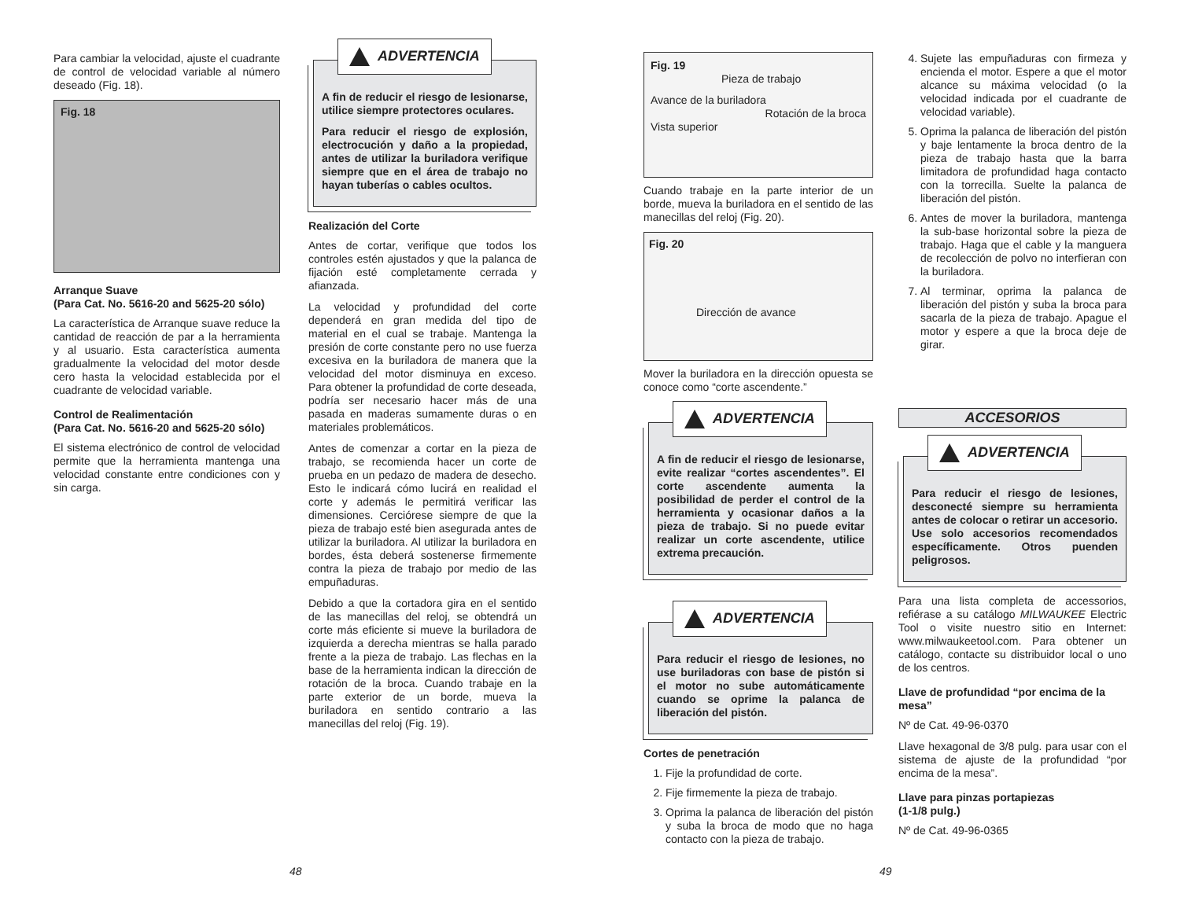Para cambiar la velocidad, ajuste el cuadrante de control de velocidad variable al número deseado (Fig. 18).
Fig. 18
Arranque Suave
(Para Cat. No. 5616-20 and 5625-20 sólo)
La característica de Arranque suave reduce la cantidad de reacción de par a la herramienta y al usuario. Esta característica aumenta gradualmente la velocidad del motor desde cero hasta la velocidad establecida por el cuadrante de velocidad variable.
Control de Realimentación
(Para Cat. No. 5616-20 and 5625-20 sólo)
El sistema electrónico de control de velocidad permite que la herramienta mantenga una velocidad constante entre condiciones con y sin carga.
ADVERTENCIA
A fin de reducir el riesgo de lesionarse, utilice siempre protectores oculares.
Para reducir el riesgo de explosión, electrocución y daño a la propiedad, antes de utilizar la buriladora verifique siempre que en el área de trabajo no hayan tuberías o cables ocultos.
Realización del Corte
Antes de cortar, verifique que todos los controles estén ajustados y que la palanca de fijación esté completamente cerrada y afianzada.
La velocidad y profundidad del corte dependerá en gran medida del tipo de material en el cual se trabaje. Mantenga la presión de corte constante pero no use fuerza excesiva en la buriladora de manera que la velocidad del motor disminuya en exceso. Para obtener la profundidad de corte deseada, podría ser necesario hacer más de una pasada en maderas sumamente duras o en materiales problemáticos.
Antes de comenzar a cortar en la pieza de trabajo, se recomienda hacer un corte de prueba en un pedazo de madera de desecho. Esto le indicará cómo lucirá en realidad el corte y además le permitirá verificar las dimensiones. Cerciórese siempre de que la pieza de trabajo esté bien asegurada antes de utilizar la buriladora. Al utilizar la buriladora en bordes, ésta deberá sostenerse firmemente contra la pieza de trabajo por medio de las empuñaduras.
Debido a que la cortadora gira en el sentido de las manecillas del reloj, se obtendrá un corte más eficiente si mueve la buriladora de izquierda a derecha mientras se halla parado frente a la pieza de trabajo. Las flechas en la base de la herramienta indican la dirección de rotación de la broca. Cuando trabaje en la parte exterior de un borde, mueva la buriladora en sentido contrario a las manecillas del reloj (Fig. 19).
48
Fig. 19
Pieza de trabajo
Avance de la buriladora
Rotación de la broca
Vista superior
Cuando trabaje en la parte interior de un borde, mueva la buriladora en el sentido de las manecillas del reloj (Fig. 20).
Fig. 20
Dirección de avance
Mover la buriladora en la dirección opuesta se conoce como “corte ascendente.”
ADVERTENCIA
A fin de reducir el riesgo de lesionarse, evite realizar “cortes ascendentes”. El corte ascendente aumenta la posibilidad de perder el control de la herramienta y ocasionar daños a la pieza de trabajo. Si no puede evitar realizar un corte ascendente, utilice extrema precaución.
ADVERTENCIA
Para reducir el riesgo de lesiones, no use buriladoras con base de pistón si el motor no sube automáticamente cuando se oprime la palanca de liberación del pistón.
Cortes de penetración
1. Fije la profundidad de corte.
2. Fije firmemente la pieza de trabajo.
3. Oprima la palanca de liberación del pistón y suba la broca de modo que no haga contacto con la pieza de trabajo.
4. Sujete las empuñaduras con firmeza y encienda el motor. Espere a que el motor alcance su máxima velocidad (o la velocidad indicada por el cuadrante de velocidad variable).
5. Oprima la palanca de liberación del pistón y baje lentamente la broca dentro de la pieza de trabajo hasta que la barra limitadora de profundidad haga contacto con la torrecilla. Suelte la palanca de liberación del pistón.
6. Antes de mover la buriladora, mantenga la sub-base horizontal sobre la pieza de trabajo. Haga que el cable y la manguera de recolección de polvo no interfieran con la buriladora.
7. Al terminar, oprima la palanca de liberación del pistón y suba la broca para sacarla de la pieza de trabajo. Apague el motor y espere a que la broca deje de girar.
ACCESORIOS
ADVERTENCIA
Para reducir el riesgo de lesiones, desconecté siempre su herramienta antes de colocar o retirar un accesorio. Use solo accesorios recomendados específicamente. Otros puenden peligrosos.
Para una lista completa de accessorios, refiérase a su catálogo MILWAUKEE Electric Tool o visite nuestro sitio en Internet: www.milwaukeetool.com. Para obtener un catálogo, contacte su distribuidor local o uno de los centros.
Llave de profundidad “por encima de la mesa”
Nº de Cat. 49-96-0370
Llave hexagonal de 3/8 pulg. para usar con el sistema de ajuste de la profundidad “por encima de la mesa”.
Llave para pinzas portapiezas
(1-1/8 pulg.)
Nº de Cat. 49-96-0365
49